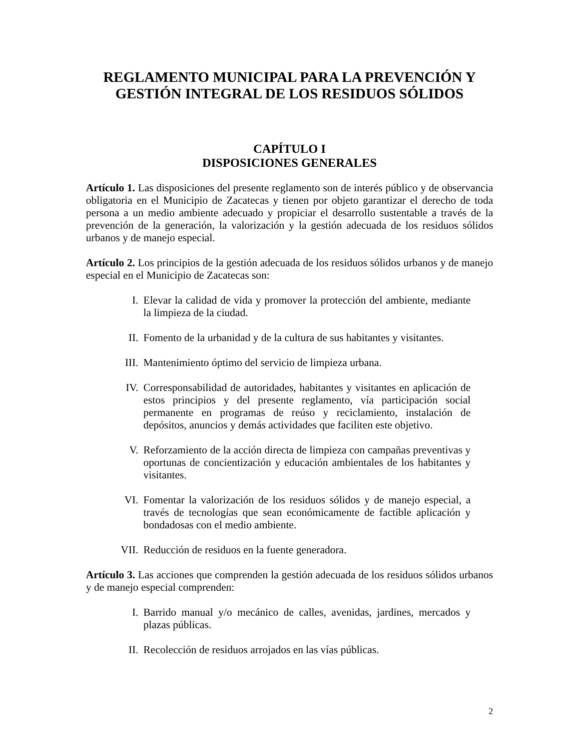REGLAMENTO MUNICIPAL PARA LA PREVENCIÓN Y GESTIÓN INTEGRAL DE LOS RESIDUOS SÓLIDOS
CAPÍTULO I
DISPOSICIONES GENERALES
Artículo 1. Las disposiciones del presente reglamento son de interés público y de observancia obligatoria en el Municipio de Zacatecas y tienen por objeto garantizar el derecho de toda persona a un medio ambiente adecuado y propiciar el desarrollo sustentable a través de la prevención de la generación, la valorización y la gestión adecuada de los residuos sólidos urbanos y de manejo especial.
Artículo 2. Los principios de la gestión adecuada de los residuos sólidos urbanos y de manejo especial en el Municipio de Zacatecas son:
I. Elevar la calidad de vida y promover la protección del ambiente, mediante la limpieza de la ciudad.
II. Fomento de la urbanidad y de la cultura de sus habitantes y visitantes.
III. Mantenimiento óptimo del servicio de limpieza urbana.
IV. Corresponsabilidad de autoridades, habitantes y visitantes en aplicación de estos principios y del presente reglamento, vía participación social permanente en programas de reúso y reciclamiento, instalación de depósitos, anuncios y demás actividades que faciliten este objetivo.
V. Reforzamiento de la acción directa de limpieza con campañas preventivas y oportunas de concientización y educación ambientales de los habitantes y visitantes.
VI. Fomentar la valorización de los residuos sólidos y de manejo especial, a través de tecnologías que sean económicamente de factible aplicación y bondadosas con el medio ambiente.
VII. Reducción de residuos en la fuente generadora.
Artículo 3. Las acciones que comprenden la gestión adecuada de los residuos sólidos urbanos y de manejo especial comprenden:
I. Barrido manual y/o mecánico de calles, avenidas, jardines, mercados y plazas públicas.
II. Recolección de residuos arrojados en las vías públicas.
2